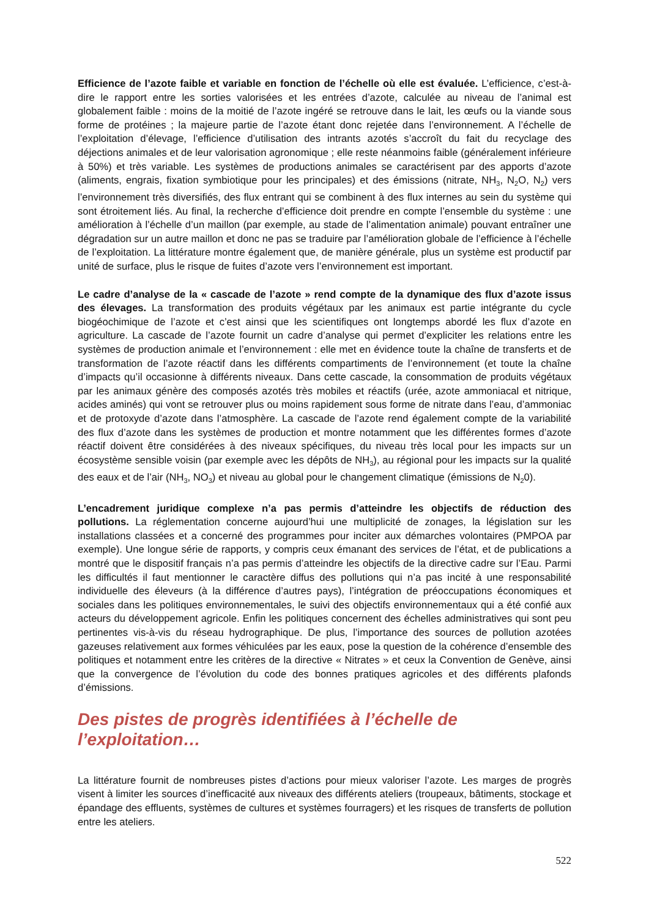Efficience de l’azote faible et variable en fonction de l’échelle où elle est évaluée. L’efficience, c’est-à-dire le rapport entre les sorties valorisées et les entrées d’azote, calculée au niveau de l’animal est globalement faible : moins de la moitié de l’azote ingéré se retrouve dans le lait, les œufs ou la viande sous forme de protéines ; la majeure partie de l’azote étant donc rejetée dans l’environnement. A l’échelle de l’exploitation d’élevage, l’efficience d’utilisation des intrants azotés s’accroît du fait du recyclage des déjections animales et de leur valorisation agronomique ; elle reste néanmoins faible (généralement inférieure à 50%) et très variable. Les systèmes de productions animales se caractérisent par des apports d’azote (aliments, engrais, fixation symbiotique pour les principales) et des émissions (nitrate, NH<sub>3</sub>, N<sub>2</sub>O, N<sub>2</sub>) vers l’environnement très diversifiés, des flux entrant qui se combinent à des flux internes au sein du système qui sont étroitement liés. Au final, la recherche d’efficience doit prendre en compte l’ensemble du système : une amélioration à l’échelle d’un maillon (par exemple, au stade de l’alimentation animale) pouvant entraîner une dégradation sur un autre maillon et donc ne pas se traduire par l’amélioration globale de l’efficience à l’échelle de l’exploitation. La littérature montre également que, de manière générale, plus un système est productif par unité de surface, plus le risque de fuites d’azote vers l’environnement est important.
Le cadre d’analyse de la « cascade de l’azote » rend compte de la dynamique des flux d’azote issus des élevages. La transformation des produits végétaux par les animaux est partie intégrante du cycle biogéochimique de l’azote et c’est ainsi que les scientifiques ont longtemps abordé les flux d’azote en agriculture. La cascade de l’azote fournit un cadre d’analyse qui permet d’expliciter les relations entre les systèmes de production animale et l’environnement : elle met en évidence toute la chaîne de transferts et de transformation de l’azote réactif dans les différents compartiments de l’environnement (et toute la chaîne d’impacts qu’il occasionne à différents niveaux. Dans cette cascade, la consommation de produits végétaux par les animaux génère des composés azotés très mobiles et réactifs (urée, azote ammoniacal et nitrique, acides aminés) qui vont se retrouver plus ou moins rapidement sous forme de nitrate dans l’eau, d’ammoniac et de protoxyde d’azote dans l’atmosphère. La cascade de l’azote rend également compte de la variabilité des flux d’azote dans les systèmes de production et montre notamment que les différentes formes d’azote réactif doivent être considérées à des niveaux spécifiques, du niveau très local pour les impacts sur un écosystème sensible voisin (par exemple avec les dépôts de NH<sub>3</sub>), au régional pour les impacts sur la qualité des eaux et de l’air (NH<sub>3</sub>, NO<sub>3</sub>) et niveau au global pour le changement climatique (émissions de N<sub>2</sub>0).
L’encadrement juridique complexe n’a pas permis d’atteindre les objectifs de réduction des pollutions. La réglementation concerne aujourd’hui une multiplicité de zonages, la législation sur les installations classées et a concerné des programmes pour inciter aux démarches volontaires (PMPOA par exemple). Une longue série de rapports, y compris ceux émanant des services de l’état, et de publications a montré que le dispositif français n’a pas permis d’atteindre les objectifs de la directive cadre sur l’Eau. Parmi les difficultés il faut mentionner le caractère diffus des pollutions qui n’a pas incité à une responsabilité individuelle des éleveurs (à la différence d’autres pays), l’intégration de préoccupations économiques et sociales dans les politiques environnementales, le suivi des objectifs environnementaux qui a été confié aux acteurs du développement agricole. Enfin les politiques concernent des échelles administratives qui sont peu pertinentes vis-à-vis du réseau hydrographique. De plus, l’importance des sources de pollution azotées gazeuses relativement aux formes véhiculées par les eaux, pose la question de la cohérence d’ensemble des politiques et notamment entre les critères de la directive « Nitrates » et ceux la Convention de Genève, ainsi que la convergence de l’évolution du code des bonnes pratiques agricoles et des différents plafonds d’émissions.
Des pistes de progrès identifiées à l’échelle de
l’exploitation…
La littérature fournit de nombreuses pistes d’actions pour mieux valoriser l’azote. Les marges de progrès visent à limiter les sources d’inefficacité aux niveaux des différents ateliers (troupeaux, bâtiments, stockage et épandage des effluents, systèmes de cultures et systèmes fourragers) et les risques de transferts de pollution entre les ateliers.
522